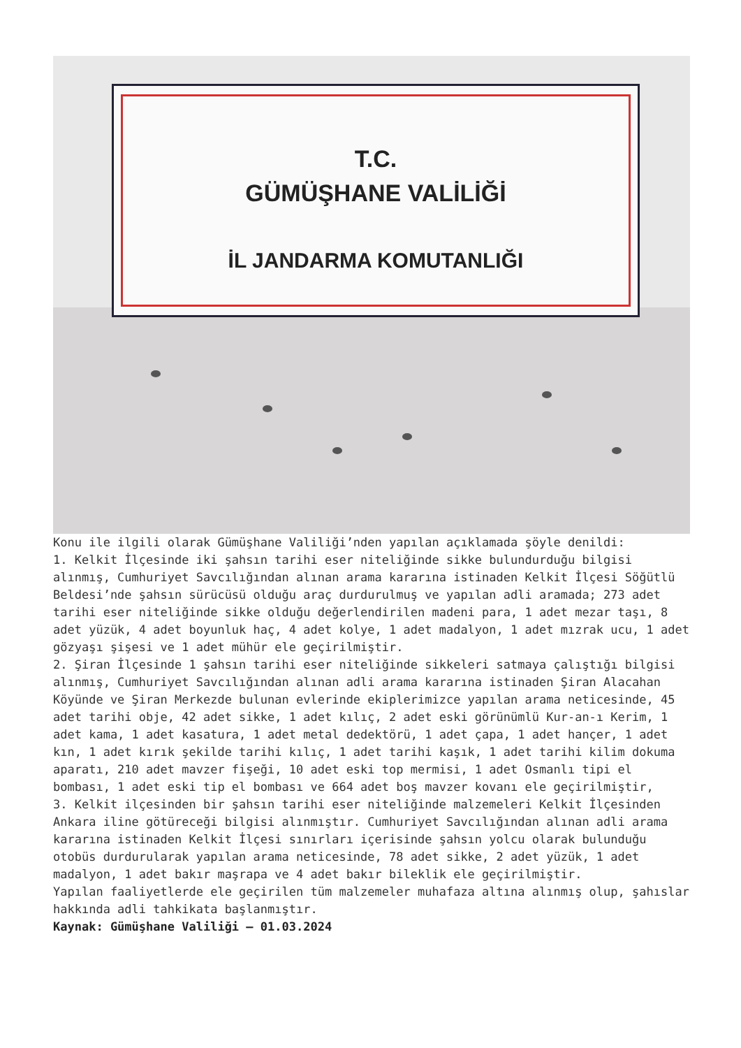T.C.
GÜMÜŞHANE VALİLİĞİ
İL JANDARMA KOMUTANLIĞI
Konu ile ilgili olarak Gümüşhane Valiliği’nden yapılan açıklamada şöyle denildi:
1. Kelkit İlçesinde iki şahsın tarihi eser niteliğinde sikke bulundurduğu bilgisi alınmış, Cumhuriyet Savcılığından alınan arama kararına istinaden Kelkit İlçesi Söğütlü Beldesi’nde şahsın sürücüsü olduğu araç durdurulmuş ve yapılan adli aramada; 273 adet tarihi eser niteliğinde sikke olduğu değerlendirilen madeni para, 1 adet mezar taşı, 8 adet yüzük, 4 adet boyunluk haç, 4 adet kolye, 1 adet madalyon, 1 adet mızrak ucu, 1 adet gözyaşı şişesi ve 1 adet mühür ele geçirilmiştir.
2. Şiran İlçesinde 1 şahsın tarihi eser niteliğinde sikkeleri satmaya çalıştığı bilgisi alınmış, Cumhuriyet Savcılığından alınan adli arama kararına istinaden Şiran Alacahan Köyünde ve Şiran Merkezde bulunan evlerinde ekiplerimizce yapılan arama neticesinde, 45 adet tarihi obje, 42 adet sikke, 1 adet kılıç, 2 adet eski görünümlü Kur-an-ı Kerim, 1 adet kama, 1 adet kasatura, 1 adet metal dedektörü, 1 adet çapa, 1 adet hançer, 1 adet kın, 1 adet kırık şekilde tarihi kılıç, 1 adet tarihi kaşık, 1 adet tarihi kilim dokuma aparatı, 210 adet mavzer fişeği, 10 adet eski top mermisi, 1 adet Osmanlı tipi el bombası, 1 adet eski tip el bombası ve 664 adet boş mavzer kovanı ele geçirilmiştir,
3. Kelkit ilçesinden bir şahsın tarihi eser niteliğinde malzemeleri Kelkit İlçesinden Ankara iline götüreceği bilgisi alınmıştır. Cumhuriyet Savcılığından alınan adli arama kararına istinaden Kelkit İlçesi sınırları içerisinde şahsın yolcu olarak bulunduğu otobüs durdurularak yapılan arama neticesinde, 78 adet sikke, 2 adet yüzük, 1 adet madalyon, 1 adet bakır maşrapa ve 4 adet bakır bileklik ele geçirilmiştir.
Yapılan faaliyetlerde ele geçirilen tüm malzemeler muhafaza altına alınmış olup, şahıslar hakkında adli tahkikata başlanmıştır.
Kaynak: Gümüşhane Valiliği – 01.03.2024